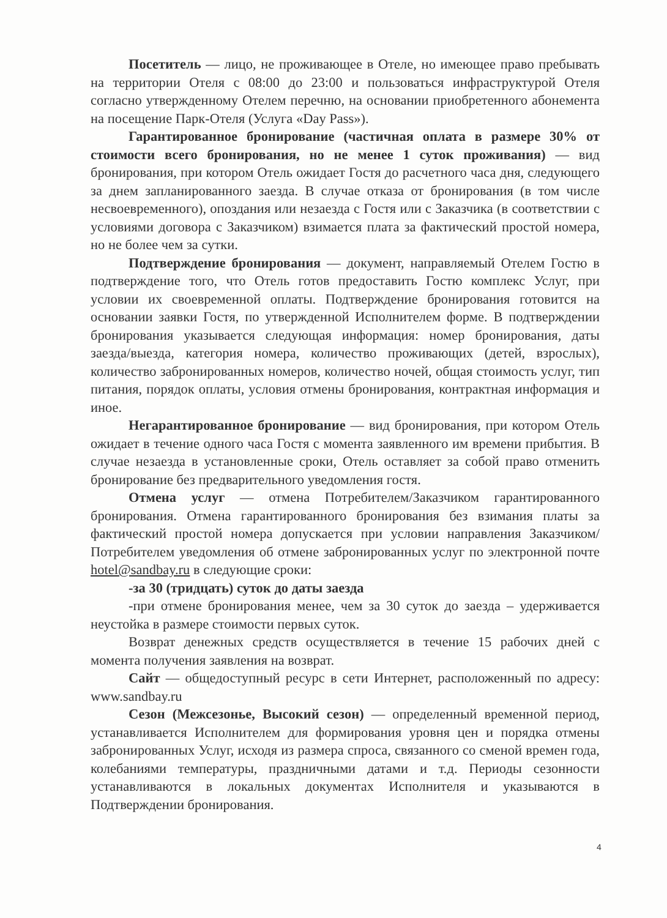Посетитель — лицо, не проживающее в Отеле, но имеющее право пребывать на территории Отеля с 08:00 до 23:00 и пользоваться инфраструктурой Отеля согласно утвержденному Отелем перечню, на основании приобретенного абонемента на посещение Парк-Отеля (Услуга «Day Pass»).
Гарантированное бронирование (частичная оплата в размере 30% от стоимости всего бронирования, но не менее 1 суток проживания) — вид бронирования, при котором Отель ожидает Гостя до расчетного часа дня, следующего за днем запланированного заезда. В случае отказа от бронирования (в том числе несвоевременного), опоздания или незаезда с Гостя или с Заказчика (в соответствии с условиями договора с Заказчиком) взимается плата за фактический простой номера, но не более чем за сутки.
Подтверждение бронирования — документ, направляемый Отелем Гостю в подтверждение того, что Отель готов предоставить Гостю комплекс Услуг, при условии их своевременной оплаты. Подтверждение бронирования готовится на основании заявки Гостя, по утвержденной Исполнителем форме. В подтверждении бронирования указывается следующая информация: номер бронирования, даты заезда/выезда, категория номера, количество проживающих (детей, взрослых), количество забронированных номеров, количество ночей, общая стоимость услуг, тип питания, порядок оплаты, условия отмены бронирования, контрактная информация и иное.
Негарантированное бронирование — вид бронирования, при котором Отель ожидает в течение одного часа Гостя с момента заявленного им времени прибытия. В случае незаезда в установленные сроки, Отель оставляет за собой право отменить бронирование без предварительного уведомления гостя.
Отмена услуг — отмена Потребителем/Заказчиком гарантированного бронирования. Отмена гарантированного бронирования без взимания платы за фактический простой номера допускается при условии направления Заказчиком/Потребителем уведомления об отмене забронированных услуг по электронной почте hotel@sandbay.ru в следующие сроки:
-за 30 (тридцать) суток до даты заезда
-при отмене бронирования менее, чем за 30 суток до заезда – удерживается неустойка в размере стоимости первых суток.
Возврат денежных средств осуществляется в течение 15 рабочих дней с момента получения заявления на возврат.
Сайт — общедоступный ресурс в сети Интернет, расположенный по адресу: www.sandbay.ru
Сезон (Межсезонье, Высокий сезон) — определенный временной период, устанавливается Исполнителем для формирования уровня цен и порядка отмены забронированных Услуг, исходя из размера спроса, связанного со сменой времен года, колебаниями температуры, праздничными датами и т.д. Периоды сезонности устанавливаются в локальных документах Исполнителя и указываются в Подтверждении бронирования.
4